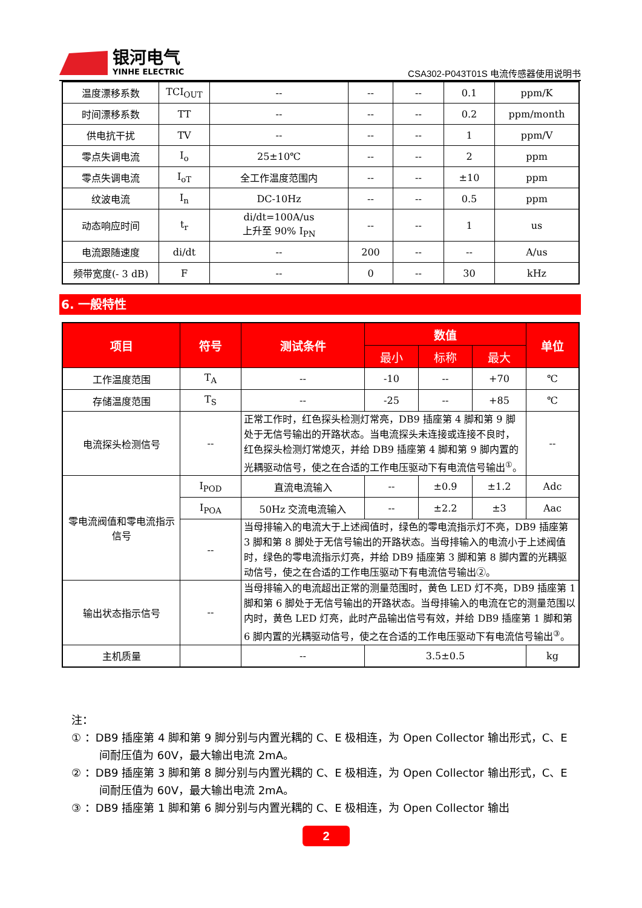银河电气
YINHE ELECTRIC
CSA302-P043T01S 电流传感器使用说明书
| 温度漂移系数 | TCI<sub>OUT</sub> | -- | -- | -- | 0.1 | ppm/K |
| 时间漂移系数 | TT | -- | -- | -- | 0.2 | ppm/month |
| 供电抗干扰 | TV | -- | -- | -- | 1 | ppm/V |
| 零点失调电流 | I<sub>o</sub> | 25±10℃ | -- | -- | 2 | ppm |
| 零点失调电流 | I<sub>oT</sub> | 全工作温度范围内 | -- | -- | ±10 | ppm |
| 纹波电流 | I<sub>n</sub> | DC-10Hz | -- | -- | 0.5 | ppm |
| 动态响应时间 | t<sub>r</sub> | di/dt=100A/us 上升至 90% I<sub>PN</sub> | -- | -- | 1 | us |
| 电流跟随速度 | di/dt | -- | 200 | -- | -- | A/us |
| 频带宽度(- 3 dB) | F | -- | 0 | -- | 30 | kHz |
6. 一般特性
| 项目 | 符号 | 测试条件 | 数值 | | | 单位 |
| --- | --- | --- | --- | --- | --- | --- |
| | | | 最小 | 标称 | 最大 | |
| 工作温度范围 | T<sub>A</sub> | -- | -10 | -- | +70 | ℃ |
| 存储温度范围 | T<sub>S</sub> | -- | -25 | -- | +85 | ℃ |
| 电流探头检测信号 | -- | 正常工作时，红色探头检测灯常亮，DB9 插座第 4 脚和第 9 脚处于无信号输出的开路状态。当电流探头未连接或连接不良时，红色探头检测灯常熄灭，并给 DB9 插座第 4 脚和第 9 脚内置的光耦驱动信号，使之在合适的工作电压驱动下有电流信号输出<sup>①</sup>。 | | | | -- |
| 零电流阀值和零电流指示信号 | I<sub>POD</sub> | 直流电流输入 | -- | ±0.9 | ±1.2 | Adc |
| | I<sub>POA</sub> | 50Hz 交流电流输入 | -- | ±2.2 | ±3 | Aac |
| | -- | 当母排输入的电流大于上述阀值时，绿色的零电流指示灯不亮，DB9 插座第 3 脚和第 8 脚处于无信号输出的开路状态。当母排输入的电流小于上述阀值时，绿色的零电流指示灯亮，并给 DB9 插座第 3 脚和第 8 脚内置的光耦驱动信号，使之在合适的工作电压驱动下有电流信号输出②。 | | | | |
| 输出状态指示信号 | -- | 当母排输入的电流超出正常的测量范围时，黄色 LED 灯不亮，DB9 插座第 1 脚和第 6 脚处于无信号输出的开路状态。当母排输入的电流在它的测量范围以内时，黄色 LED 灯亮，此时产品输出信号有效，并给 DB9 插座第 1 脚和第 6 脚内置的光耦驱动信号，使之在合适的工作电压驱动下有电流信号输出<sup>③</sup>。 | | | | |
| 主机质量 | | -- | 3.5±0.5 | | | kg |
注：
① ：DB9 插座第 4 脚和第 9 脚分别与内置光耦的 C、E 极相连，为 Open Collector 输出形式，C、E 间耐压值为 60V，最大输出电流 2mA。
② ：DB9 插座第 3 脚和第 8 脚分别与内置光耦的 C、E 极相连，为 Open Collector 输出形式，C、E 间耐压值为 60V，最大输出电流 2mA。
③ ：DB9 插座第 1 脚和第 6 脚分别与内置光耦的 C、E 极相连，为 Open Collector 输出
2